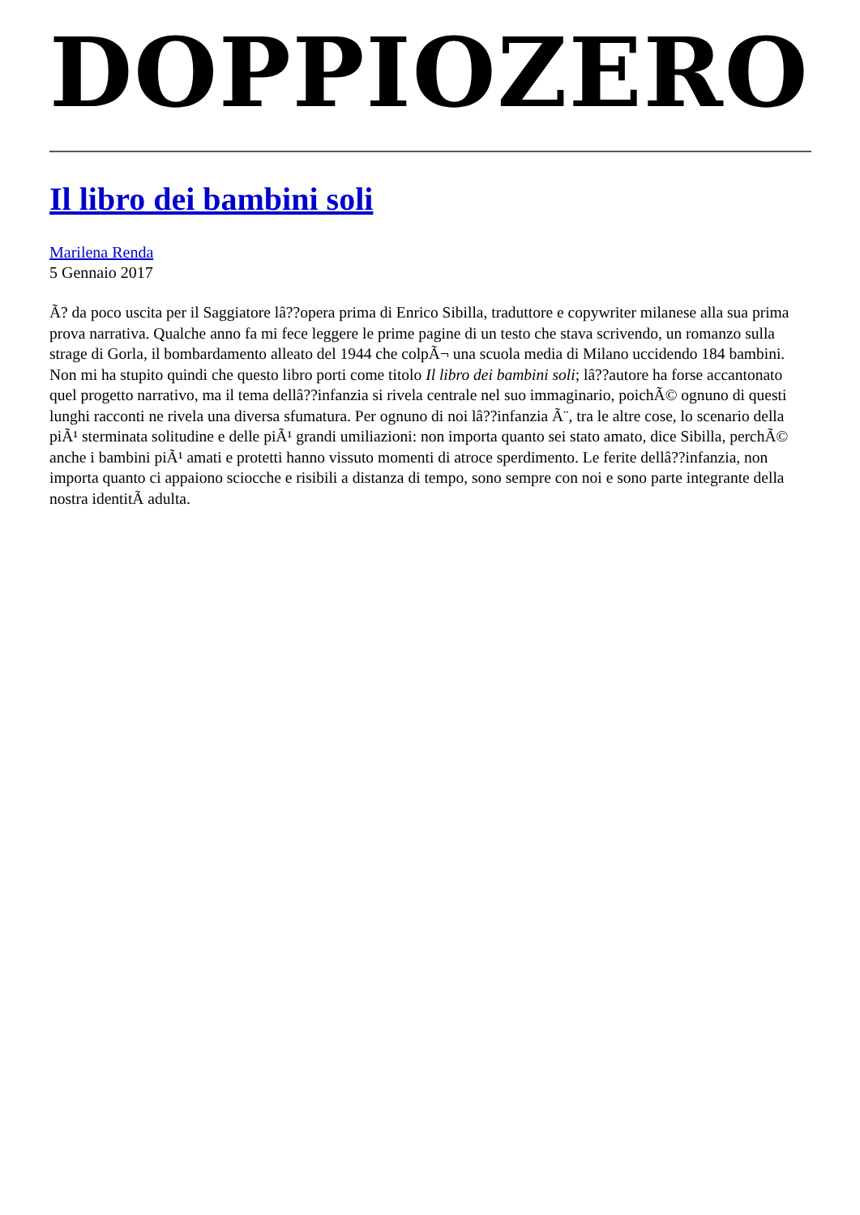DOPPIOZERO
Il libro dei bambini soli
Marilena Renda
5 Gennaio 2017
Ã? da poco uscita per il Saggiatore lâ??opera prima di Enrico Sibilla, traduttore e copywriter milanese alla sua prima prova narrativa. Qualche anno fa mi fece leggere le prime pagine di un testo che stava scrivendo, un romanzo sulla strage di Gorla, il bombardamento alleato del 1944 che colpÃ¬ una scuola media di Milano uccidendo 184 bambini. Non mi ha stupito quindi che questo libro porti come titolo Il libro dei bambini soli; lâ??autore ha forse accantonato quel progetto narrativo, ma il tema dellâ??infanzia si rivela centrale nel suo immaginario, poichÃ© ognuno di questi lunghi racconti ne rivela una diversa sfumatura. Per ognuno di noi lâ??infanzia Ã¨, tra le altre cose, lo scenario della piÃ¹ sterminata solitudine e delle piÃ¹ grandi umiliazioni: non importa quanto sei stato amato, dice Sibilla, perchÃ© anche i bambini piÃ¹ amati e protetti hanno vissuto momenti di atroce sperdimento. Le ferite dellâ??infanzia, non importa quanto ci appaiono sciocche e risibili a distanza di tempo, sono sempre con noi e sono parte integrante della nostra identitÃ adulta.